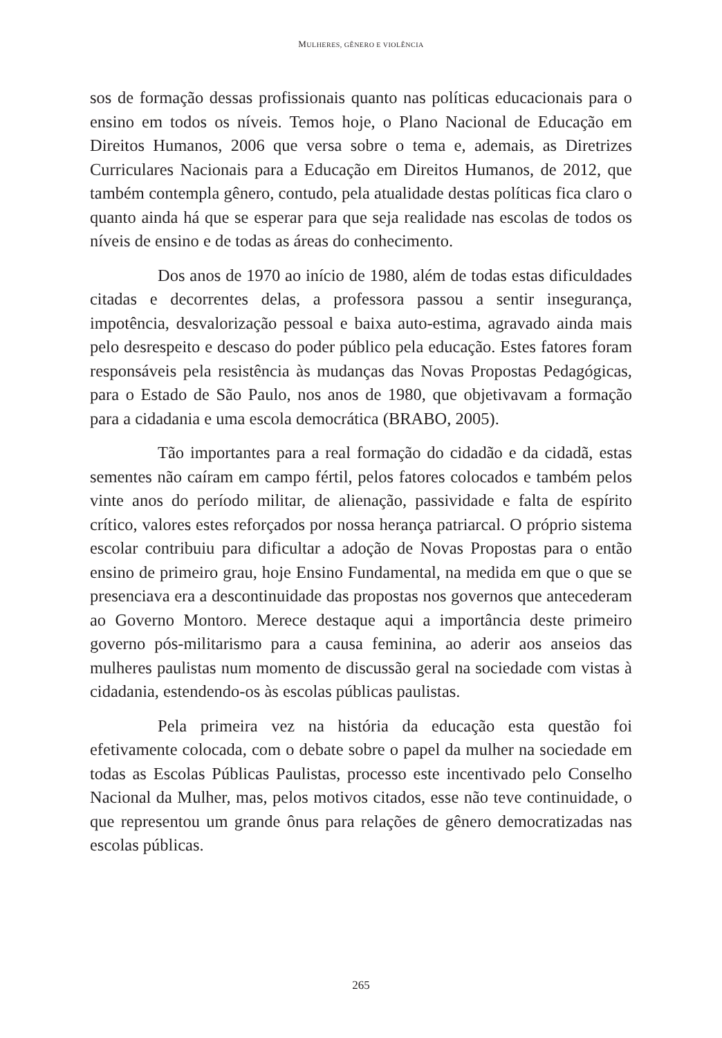MULHERES, GÊNERO E VIOLÊNCIA
sos de formação dessas profissionais quanto nas políticas educacionais para o ensino em todos os níveis. Temos hoje, o Plano Nacional de Educação em Direitos Humanos, 2006 que versa sobre o tema e, ademais, as Diretrizes Curriculares Nacionais para a Educação em Direitos Humanos, de 2012, que também contempla gênero, contudo, pela atualidade destas políticas fica claro o quanto ainda há que se esperar para que seja realidade nas escolas de todos os níveis de ensino e de todas as áreas do conhecimento.
Dos anos de 1970 ao início de 1980, além de todas estas dificuldades citadas e decorrentes delas, a professora passou a sentir insegurança, impotência, desvalorização pessoal e baixa auto-estima, agravado ainda mais pelo desrespeito e descaso do poder público pela educação. Estes fatores foram responsáveis pela resistência às mudanças das Novas Propostas Pedagógicas, para o Estado de São Paulo, nos anos de 1980, que objetivavam a formação para a cidadania e uma escola democrática (BRABO, 2005).
Tão importantes para a real formação do cidadão e da cidadã, estas sementes não caíram em campo fértil, pelos fatores colocados e também pelos vinte anos do período militar, de alienação, passividade e falta de espírito crítico, valores estes reforçados por nossa herança patriarcal. O próprio sistema escolar contribuiu para dificultar a adoção de Novas Propostas para o então ensino de primeiro grau, hoje Ensino Fundamental, na medida em que o que se presenciava era a descontinuidade das propostas nos governos que antecederam ao Governo Montoro. Merece destaque aqui a importância deste primeiro governo pós-militarismo para a causa feminina, ao aderir aos anseios das mulheres paulistas num momento de discussão geral na sociedade com vistas à cidadania, estendendo-os às escolas públicas paulistas.
Pela primeira vez na história da educação esta questão foi efetivamente colocada, com o debate sobre o papel da mulher na sociedade em todas as Escolas Públicas Paulistas, processo este incentivado pelo Conselho Nacional da Mulher, mas, pelos motivos citados, esse não teve continuidade, o que representou um grande ônus para relações de gênero democratizadas nas escolas públicas.
265